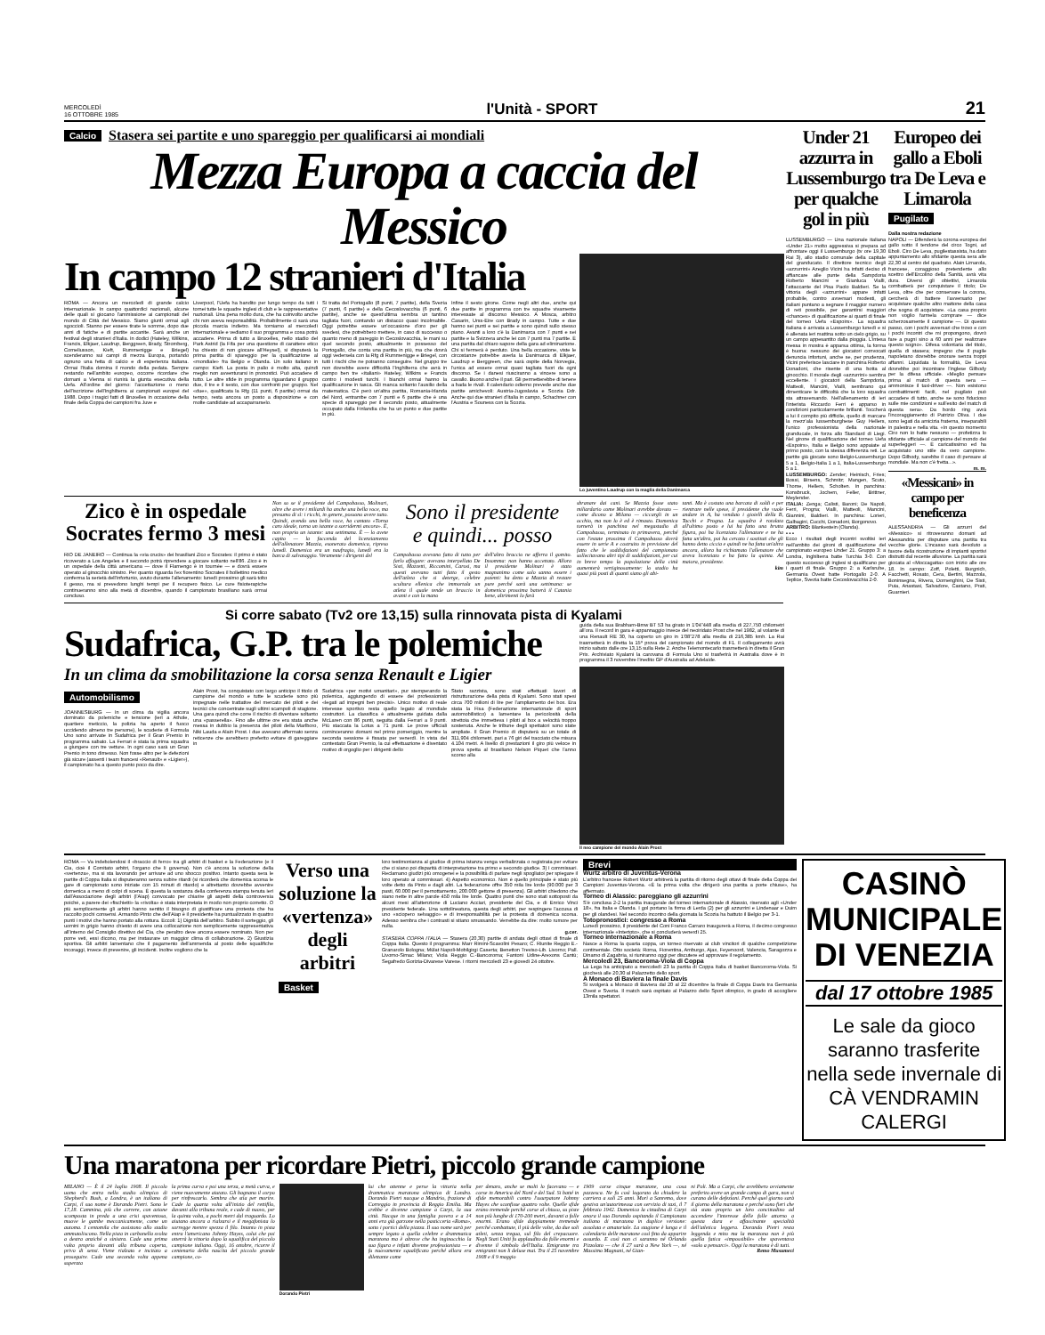MERCOLEDÌ
16 OTTOBRE 1985
l'Unità - SPORT
21
Calcio
Stasera sei partite e uno spareggio per qualificarsi ai mondiali
Mezza Europa a caccia del Messico
In campo 12 stranieri d'Italia
ROMA — Ancora un mercoledì di grande calcio internazionale. In campo quattordici nazionali, alcune delle quali si giocano l'ammissione ai campionati del mondo di Città del Messico. Siamo giunti ormai agli sgoccioli. Stanno per essere tirate le somme, dopo due anni di fatiche e di partite accanite. Sarà anche un festival degli stranieri d'Italia. In dodici (Hateley, Wilkins, Francis, Elkjaer, Laudrup, Berggreen, Brady, Stromberg, Corneliusson, Kieft, Rummenigge e Briegel) scenderanno sui campi di mezza Europa, portando ognuno una fetta di calcio e di esperienza italiana. Ormai l'Italia domina il mondo della pedata. Sempre restando nell'ambito europeo, occorre ricordare che domani a Vienna si riunirà la giunta esecutiva della Uefa. All'ordine del giorno: l'accettazione o meno dell'iscrizione dell'Inghilterra ai campionati europei del 1988. Dopo i tragici fatti di Bruxelles in occasione della finale della Coppa dei campioni fra Juve e
Liverpool, l'Uefa ha bandito per lungo tempo da tutti i tornei tutte le squadre inglesi di club e le rappresentative nazionali. Una pena molto dura, che ha coinvolto anche chi non aveva responsabilità. Probabilmente ci sarà una piccola marcia indietro. Ma torniamo al mercoledì internazionale e vediamo il suo programma e cosa potrà accadere. Prima di tutto a Bruxelles, nello stadio del Park Astrid (la Fifa per una questione di carattere etico ha chiesto di non giocare all'Heysel), si disputerà la prima partita di spareggio per la qualificazione al «mondiale» fra Belgio e Olanda. Un solo italiano in campo: Kieft. La posta in palio è molto alta, quindi meglio non avventurarsi in pronostici. Può accadere di tutto. Le altre sfide in programma riguardano il gruppo due, il tre e il sesto, con due confronti per gruppo. Nel «due», qualificata la Rfg (11 punti, 6 partite) ormai da tempo, resta ancora un posto a disposizione e con molte candidate ad accaparrarselo.
Si tratta del Portogallo (8 punti, 7 partite), della Svezia (7 punti, 6 partite) e della Cecoslovacchia (6 punti, 6 partite), anche se quest'ultima sembra un tantino tagliata fuori, contando un distacco quasi incolmabile. Oggi potrebbe essere un'occasione d'oro per gli svedesi, che potrebbero mettere, in caso di successo o quanto meno di pareggio in Cecoslovacchia, le mani su quel secondo posto, attualmente in possesso del Portogallo, che conta una partita in più, ma che dovrà oggi vedersela con la Rfg di Rummenigge e Briegel, con tutti i rischi che ne potranno conseguire. Nel gruppo tre non dovrebbe avere difficoltà l'Inghilterra che avrà in campo ben tre «italiani» Hateley, Wilkins e Francis contro i modesti turchi. I bianchi ormai hanno la qualificazione in tasca. Gli manca soltanto l'ausilio della matematica. C'è però un'altra partita, Romania-Irlanda del Nord, entrambe con 7 punti e 6 partite che è una specie di spareggio per il secondo posto, attualmente occupato dalla Finlandia che ha un punto e due partite in più.
Infine il sesto girone. Come negli altri due, anche qui due partite in programma con tre squadre vivamente interessate al discorso Messico. A Mosca, arbitro Casarin, Urss-Eire con Brady in campo. Tutte e due hanno sei punti e sei partite e sono quindi sullo stesso piano. Avanti a loro c'è la Danimarca con 7 punti e sei partite e la Svizzera anche lei con 7 punti ma 7 partite. È una partita dal chiaro sapore della gara ad eliminazione. Chi si fermerà è perduto. Una bella occasione, viste le circostanze potrebbe averla la Danimarca di Elkjaer, Laudrup e Berggreen, che sarà ospite della Norvegia, l'unica ad essere ormai quasi tagliata fuori da ogni discorso. Se i danesi riusciranno a vincere sono a cavallo. Buono anche il pari. Gli permetterebbe di tenere a bada le rivali. Il calendario odierno prevede anche due partite amichevoli: Austria-Jugoslavia e Scozia Ddr. Anche qui due stranieri d'Italia in campo, Schachner con l'Austria e Souness con la Scozia.
Lo juventino Laudrup con la maglia della Danimarca
Zico è in ospedale
Socrates fermo 3 mesi
RIO DE JANEIRO — Continua la «via crucis» dei brasiliani Zico e Socrates: il primo è stato ricoverato a Los Angeles e il secondo potrà riprendere a giocare soltanto nell'86. Zico è in un ospedale della città americana — dove il Flamengo è in tournée — e dovrà essere operato al ginocchio sinistro. Per quanto riguarda l'ex fiorentino Socrates il bollettino medico conferma la serietà dell'infortunio, avuto durante l'allenamento: lunedì prossimo gli sarà tolto il gesso, ma si prevedono lunghi tempi per il recupero fisico. Le cure fisioterapiche continueranno sino alla metà di dicembre, quando il campionato brasiliano sarà ormai concluso.
Non so se il presidente del Campobasso, Molinari, oltre che avere i miliardi ha anche una bella voce, ma presumo di sì: i ricchi, in genere, possono avere tutto. Quindi, avendo una bella voce, ha cantato «Torna caro ideale, torna un istante a sorridermi ancora». È, non proprio un istante: una settimana. È — lo avete capito — la faccenda del licenziamento dell'allenatore Mazzia, esonerato domenica, ripreso lunedì. Domenica era un naufragio, lunedì era la barca di salvataggio. Veramente i dirigenti del
Sono il presidente
e quindi... posso
Campobasso avevano fatto di tutto per farlo affogare: avevano interpellato De Sisti, Mazzetti, Riccomini, Carosi, ma questi avevano tutti fatto il gesto dell'atleta che si deterge, celebre scultura ellenica che immortala un atleta il quale tende un braccio in avanti e con la mano
dell'altro braccio ne afferra il gomito. Insomma: non hanno accettato. Allora il presidente Molinari è stato magnanimo come solo sanno essere i potenti: ha detto a Mazzia di restare pure perché sarà una settimana: se domenica prossima batterà il Catania bene, altrimenti lo farà
sbranare dai cani. Se Mazzia fosse stato miliardario come Molinari avrebbe dovuto — come dicono a Milano — ciccargli in un occhio, ma non lo è ed è rimasto. Domenica tornerà in panchina nel megastadio di Campobasso, terminato in primavera, perché con l'estate prossima il Campobasso dovrà essere in serie A e costruito in previsione del fatto che le soddisfazioni del campionato sollecitavano altri tipi di soddisfazioni, per cui in breve tempo la popolazione della città aumenterà vertiginosamente: lo stadio ha quasi più posti di quanti siano gli abi-
tanti. Ma è costato una barcata di soldi e per rientrare nelle spese, il presidente che vuole andare in A, ha venduto i gioielli della B, Tacchi e Progna. La squadra è rotolata all'ultimo posto e lui ha fatto una brutta figura, poi ha licenziato l'allenatore e ne ha fatta un'altra, poi ha cercato i sostituti che gli hanno detto ciccia e quindi ne ha fatta un'altra ancora, allora ha richiamato l'allenatore che aveva licenziato e ha fatto la quinta. Ad maiora, presidente.
kim
Si corre sabato (Tv2 ore 13,15) sulla rinnovata pista di Kyalami
Sudafrica, G.P. tra le polemiche
In un clima da smobilitazione la corsa senza Renault e Ligier
Automobilismo
JOANNESBURG — In un clima da vigilia ancora dominato da polemiche e tensione (ieri a Athole, quartiere meticcio, la polizia ha aperto il fuoco uccidendo almeno tre persone), le scuderie di Formula Uno sono arrivate in Sudafrica per il Gran Premio in programma sabato. La Ferrari è stata la prima squadra a giungere con tre vetture. In ogni caso sarà un Gran Premio in tono dimesso. Non fosse altro per le defezioni già sicure (assenti i team francesi «Renault» e «Ligier»), il campionato ha a questo punto poco da dire.
Alain Prost, ha conquistato con largo anticipo il titolo di campione del mondo e tutte le scuderie sono più impegnate nelle trattative del mercato dei piloti e dei tecnici che concentrate sugli ultimi scampoli di stagione. Una gara quindi che corre il rischio di diventare soltanto una «passerella». Fino alle ultime ore era stata anche messa in dubbio la presenza dei piloti della Marlboro, Niki Lauda e Alain Prost. I due avevano affermato senza reticenze che avrebbero preferito evitare di gareggiare in
Sudafrica «per motivi umanitari», pur stemperando la polemica, aggiungendo di essere dei professionisti «legati ad impegni ben precisi». Unico motivo di reale interesse sportivo resta quello legato al mondiale costruttori. La classifica è attualmente guidata dalla McLaren con 86 punti, seguita dalla Ferrari a 9 punti. Più staccata la Lotus a 71 punti. Le prove ufficiali cominceranno domani nel primo pomeriggio, mentre la seconda sessione è fissata per venerdì. In vista del contestato Gran Premio, la cui effettuazione è diventato motivo di orgoglio per i dirigenti dello
Stato razzista, sono stati effettuati lavori di ristrutturazione della pista di Kyalami. Sono stati spesi circa 700 milioni di lire per l'ampliamento dei box. Era stata la Fisa (Federazione internazionale di sport automobilistico) a lamentare la pericolosità della strettoia che immetteva i piloti al box a velocità troppo sostenuta. Anche le tribune degli spettatori sono state ampliate. Il Gran Premio di disputerà su un totale di 311,904 chilometri, pari a 76 giri del tracciato che misura 4.104 metri. A livello di prestazioni il giro più veloce in prova spetta al brasiliano Nelson Piquet che l'anno scorso alla
guida della sua Brabham-Bmw BT 53 ha girato in 1'04"448 alla media di 227,750 chilometri all'ora. Il record in gara è appannaggio invece del neoiridato Prost che nel 1982, al volante di una Renault RE 30, ha coperto un giro in 1'08"278 alla media di 216,385 kmh. La Rai trasmetterà in diretta la 15ª prova del campionato del mondo di F1. Il collegamento avrà inizio sabato dalle ore 13,15 sulla Rete 2. Anche Telemontecarlo trasmetterà in diretta il Gran Prix. Archiviato Kyalami la carovana di Formula Uno si trasferirà in Australia dove è in programma il 3 novembre l'inedito GP d'Australia ad Adelaide.
Il neo campione del mondo Alain Prost
Under 21 azzurra in Lussemburgo per qualche gol in più
LUSSEMBURGO — Una nazionale italiana «Under 21» molto aggressiva si prepara ad affrontare oggi il Lussemburgo (tv ore 19,30 Rai 3), allo stadio comunale della capitale del granducato. Il direttore tecnico degli «azzurrini» Azeglio Vicini ha infatti deciso di affiancare alle punte della Sampdoria Roberto Mancini e Gianluca Vialli, l'attaccante del Pisa Paolo Baldieri. Se la vittoria degli «azzurrini» appare infatti probabile, contro avversari modesti, gli italiani puntano a segnare il maggior numero di reti possibile, per garantirsi maggiori «chances» di qualificazione ai quarti di finale del torneo Uefa «Espoirs». La squadra italiana è arrivata a Lussemburgo lunedì e si è allenata ieri mattina sotto un cielo grigio, su un campo appesantito dalla pioggia. L'intesa messa in mostra è apparsa ottima, la forma è buona: nessuno dei giocatori convocati denuncia infortuni, anche se, per prudenza, Vicini preferisce lasciare in panchina Roberto Donadoni, che risente di una botta al ginocchio. Il morale degli «azzurrini» sembra eccellente. I giocatori della Sampdoria, Matteoli, Mancini, Vialli, sembrano qui dimenticare le difficoltà che la loro squadra sta attraversando. Nell'allenamento di ieri l'interista Riccardo Ferri è apparso in condizioni particolarmente brillanti. Toccherà a lui il compito più difficile, quello di marcare la mezz'ala lussemburghese Guy Hellers, l'unico professionista della nazionale granducale, in forza allo Standard di Liegi. Nel girone di qualificazione del torneo Uefa «Espoirs», Italia e Belgio sono appaiate al primo posto, con la stessa differenza reti. Le partite già giocate sono Belgio-Lussemburgo 5 a 1, Belgio-Italia 1 a 1, Italia-Lussemburgo 5 a 1.
LUSSEMBURGO: Zender; Heinisch, Fries; Bossi, Birsens, Schmitz; Mangen, Scuto, Thome, Hellers, Scholten. In panchina: Konsbruck, Jochem, Feller, Brittner, Meylender.
ITALIA: Zenga; Calisti, Baroni; De Napoli, Ferri, Progna; Vialli, Matteoli, Mancini, Giannini, Baldieri. In panchina: Lorieri, Galbagini, Cucchi, Donadoni, Borgonovo.
ARBITRO: Blankestein (Olanda).
• • •
Ecco i risultati degli incontri svoltisi ieri nell'ambito dei gironi di qualificazione del campionato europeo Under 21. Gruppo 3: a Londra, Inghilterra batte Turchia 3-0. Con questo successo gli inglesi si qualificano per i quarti di finale. Gruppo 2: a Karlsruhe, Germania Ovest batte Portogallo 2-0. A Teplice, Svezia batte Cecoslovacchia 2-0.
Europeo dei gallo a Eboli tra De Leva e Limarola
Pugilato
Dalla nostra redazione
NAPOLI — Difenderà la corona europea dei gallo sotto il tendone del circo Togni, ad Eboli. Ciro De Leva, pugilestassista, ha dato appuntamento allo sfidante questa sera alle 22,30 al centro del quadrato. Alain Limarola, francese, coraggioso pretendente allo scettro dell'Ercolino della Sanità, avrà vita dura. Diversi gli obiettivi, Limarola combatterà per conquistare il titolo; De Leva, oltre che per conservare la corona, cercherà di battere l'avversario per acquistare qualche altro mattone della casa che sogna di acquistare. «La casa proprio non voglio farmela comprare — dice scherzosamente il campione —. Di questo passo, con i pochi avversari che trovo e con i pochi incontri che mi propongono, dovrò fare a pugni sino a 60 anni per realizzare questo sogno». Difesa volontaria del titolo, quella di stasera; impegno che il pugile napoletano dovrebbe onorare senza troppi affanni. Liquidata la formalità, De Leva dovrebbe poi incontrare l'inglese Gilbody per la difesa ufficiale. «Meglio pensare prima al match di questa sera — ammonisce il taxi-driver —. Non esistono combattimenti facili, nel pugilato può accadere di tutto, anche se sono fiducioso sulle mie condizioni e sull'esito del match di questa sera». Da bordo ring avrà l'incoraggiamento di Patrizio Oliva. I due sono legati da amicizia fraterna, inseparabili in palestra e nella vita. «In questo momento Ciro non lo batte nessuno — profetizza lo sfidante ufficiale al campione del mondo dei superleggeri —. È caricatissimo ed ha acquistato uno stile da vero campione. Dopo Gilbody, sarebbe il caso di pensare al mondiale. Ma non c'è fretta...».
m. m.
«Messicani» in campo per beneficenza
ALESSANDRIA — Gli azzurri del «Messico» si ritroveranno domani ad Alessandria per disputare una partita tra vecchie glorie. L'incasso sarà devoluto a favore della ricostruzione di impianti sportivi distrutti dal recente alluvione. La partita sarà giocata al «Moccagatta» con inizio alle ore 18. In campo: Zoff, Poletti, Burgnich, Facchetti, Rosato, Cera, Bertini, Mazzola, Boninsegna, Rivera, Domenghini, De Sisti, Puia, Anastasi, Salvadore, Castano, Prati, Guarnieri.
ROMA — Va indebolendosi il «braccio di ferro» tra gli arbitri di basket e la Federazione (e il Cia, cioè il Comitato arbitri, l'organo che li governa). Non c'è ancora la soluzione della «vertenza», ma si sta lavorando per arrivare ad uno sbocco positivo. Intanto questa sera le partite di Coppa Italia si disputeranno senza subire ritardi (si ricorderà che domenica scorsa le gare di campionato sono iniziate con 15 minuti di ritardo) e altrettanto dovrebbe avvenire domenica a meno di colpi di scena. È questa la sostanza della conferenza stampa tenuta ieri dall'Associazione degli arbitri (l'Aiap) convocato per chiarire gli aspetti della controversia poiché, a parere dei «fischietti» la «rivolta» è stata interpretata in modo non proprio corretto. O più semplicemente gli arbitri hanno sentito il bisogno di giustificare una protesta che ha raccolto pochi consensi. Armando Pinto che dell'Aiap è il presidente ha puntualizzato in quattro punti i motivi che hanno portato alla rottura. Eccoli: 1) Dignità dell'arbitro. Subito il sorteggio, gli uomini in grigio hanno chiesto di avere una collocazione non semplicemente rappresentativa all'interno del Consiglio direttivo del Cia, che peraltro deve ancora essere nominato. Non per porre veti, essi dicono, ma per instaurare un maggior clima di collaborazione. 2) Giustizia sportiva. Gli arbitri lamentano che il pagamento dell'ammenda al posto delle squalifiche incoraggi, invece di prevenire, gli incidenti. Inoltre vogliono che la
Verso una soluzione la «vertenza» degli arbitri
Basket
loro testimonianza al giudice di prima istanza venga verbalizzata o registrata per evitare che ci siano poi disparità di interpretazione tra primo e secondo giudice. 3) I commissari. Reclamano giudizi più omogenei e la possibilità di parlare negli spogliatoi per spiegare il loro operato ai commissari. 4) Aspetto economico. Non è quello principale è stato più volte detto da Pinto e dagli altri. La federazione offre 350 mila lire lorde (90.000 per 3 pasti, 60.000 per il pernottamento, 200.000 gettone di presenza). Gli arbitri chiedono che siano nette in altre parole 450 mila lire lorde. Quattro punti che sono stati sottoposti da alcuni mesi all'attenzione di Luciano Acciari, presidente del Cia, e di Enrico Vinci presidente federale. Una sottolineatura, questa degli arbitri, per respingere l'accusa di uno «sciopero selvaggio» e di irresponsabilità per la protesta di domenica scorsa. Adesso sembra che i contrasti si stiano smussando. Verrebbe da dire: molto rumore per nulla.
g.cer.
STASERA COPPA ITALIA — Stasera (20,30) partite di andata degli ottavi di finale di Coppa Italia. Questo il programma: Marr Rimini-Scavolini Pesaro; C. Riunite Reggio E.-Granarolo Bologna; Mülat Napoli-Mobilgirgi Caserta; Benetton Treviso-Lib. Livorno; Pall. Livorno-Simac Milano; Viola Reggio C.-Bancoroma; Fantoni Udine-Arexons Cantù; Segafredo Gorizia-Divarese Varese. I ritorni mercoledì 23 e giovedì 24 ottobre.
Brevi
Wurtz arbitro di Juventus-Verona
L'arbitro francese Robert Wurtz arbitrerà la partita di ritorno degli ottavi di finale della Coppa dei Campioni Juventus-Verona. «È la prima volta che dirigerò una partita a porte chiuse», ha affermato.
Torneo di Alassio: pareggiano gli azzurrini
S'è conclusa 2-2 la partita inaugurale del torneo internazionale di Alassio, riservato agli «Under 18», fra Italia e Olanda. I gol portano la firma di Lerda (2) per gli azzurrini e Lindenaar e Duim per gli olandesi. Nel secondo incontro della giornata la Scozia ha battuto il Belgio per 3-1.
Totopronostici: congresso a Roma
Lunedì prossimo, il presidente del Coni Franco Carraro inaugurerà a Roma, il decimo congresso internazionale «Intertoto», che si concluderà venerdì 25.
Torneo internazionale a Roma
Nasce a Roma la quarta coppa, un torneo riservato ai club vincitori di qualche competizione continentale. Otto società: Roma, Fiorentina, Amburgo, Ajax, Feyenoord, Valencia, Saragozza e Dinamo di Zagabria, si riuniranno oggi per discutere ed approvare il regolamento.
Mercoledì 23, Bancoroma-Viola di Coppa
La Lega ha anticipato a mercoledì 23 la partita di Coppa Italia di basket Bancoroma-Viola. Si giocherà alle 20,30 al Palazzetto dello sport.
A Monaco di Baviera la finale Davis
Si svolgerà a Monaco di Baviera dal 20 al 22 dicembre la finale di Coppa Davis tra Germania Ovest e Svezia. Il match sarà ospitato al Palazzo dello Sport olimpico, in grado di accogliere 13mila spettatori.
CASINÒ
MUNICIPALE
DI VENEZIA
dal 17 ottobre 1985
Le sale da gioco saranno trasferite nella sede invernale di CÀ VENDRAMIN CALERGI
Una maratona per ricordare Pietri, piccolo grande campione
MILANO — È il 24 luglio 1908. Il piccolo uomo che entra nello stadio olimpico di Shepherd's Bush, a Londra, è un italiano di Carpi, il suo nome è Dorando Pietri. Sono le 17,18. Cammina, più che correre, con azione scomposta in preda a una crisi spaventosa, muove le gambe meccanicamente, come un automa. I centomila che assistono allo stadio ammutoliscono. Nella pista in carbonella svolta a destra anziché a sinistra. Cade una prima volta proprio davanti alla tribuna coperta, privo di sensi. Viene rialzato e incitato a proseguire. Cade una seconda volta appena superata
la prima curva e poi una terza, a metà curva, e viene nuovamente aiutato. Gli bagnano il corpo per rinfrescarlo. Sembra che stia per morire. Cade la quarta volta all'inizio del rettifilo, davanti alla tribuna reale, e cade di nuovo, per la quinta volta, a pochi metri dal traguardo. Lo aiutano ancora a rialzarsi e il megafonista lo sorregge mentre spezza il filo. Intanto in pista entra l'americano Johnny Hayes, colui che poi otterrà la vittoria dopo la squalifica del piccolo campione italiano. Oggi, 16 ottobre, ricorre il centenario della nascita del piccolo grande campione, co-
Dorando Pietri
lui che ottenne e perse la vittoria nella drammatica maratona olimpica di Londra. Dorando Pietri nacque a Mandrio, frazione di Correggio in provincia di Reggio Emilia. Ma crebbe e divenne campione a Carpi, la sua città. Nacque in una famiglia povera e a 14 anni era già garzone nella pasticceria «Roma», sotto i portici della piazza. Il suo nome sarà per sempre legato a quella celebre e drammatica maratona ma è altrove che ha inginocchio la sua figura e infatti divenne professionista — e fu nuovamente squalificato perché allora era dilettante come
per denaro, anche se molti lo facevano — e corse in America del Nord e del Sud. Si batté in sfide memorabili contro l'usurpatore Johnny Hayes che sconfisse quattro volte. Quelle sfide erano tremende perché corse al chiuso, su piste non più lunghe di 170-200 metri, davanti a folle enormi. Erano sfide doppiamente tremende perché combattute, il più delle volte, da due soli atleti, senza tregua, sul filo del crepacuore. Negli Stati Uniti fu applaudito da folle enormi e divenne il simbolo dell'Italia. Emigrante tra emigranti non li deluse mai. Tra il 25 novembre 1908 e il 9 maggio
1909 corse cinque maratone, una cosa pazzesca. Ne fu così logorato da chiudere la carriera a soli 25 anni. Morì a Sanremo, dove gestiva un'autorimessa con servizio di taxi, il 7 febbraio 1942. Domenica la cittadina di Carpi onora il suo Dorando ospitando il Campionato italiano di maratona in duplice versione: assoluta e amatoriale. La stagione è lunga e il calendario delle maratone così fitto da apparire assurdo. E così non ci saranno né Orlando Pizzolato — che il 27 sarà a New York —, né Massimo Magnani, né Gian-
ni Poli. Ma a Carpi, che avrebbero ovviamente preferito avere un grande campo di gara, non si curano delle defezioni. Perché quel giorno sarà il giorno della maratona e perché sono fieri che sia stato proprio un loro concittadino ad accendere l'interesse delle folle attorno a questa dura e affascinante specialità dell'atletica leggera. Dorando Pietri resta leggenda e mito ma la maratona non è più quella fatica «impossibile» che spaventava «solo a pensarci». Oggi la maratona è di tutti.
Remo Musumeci